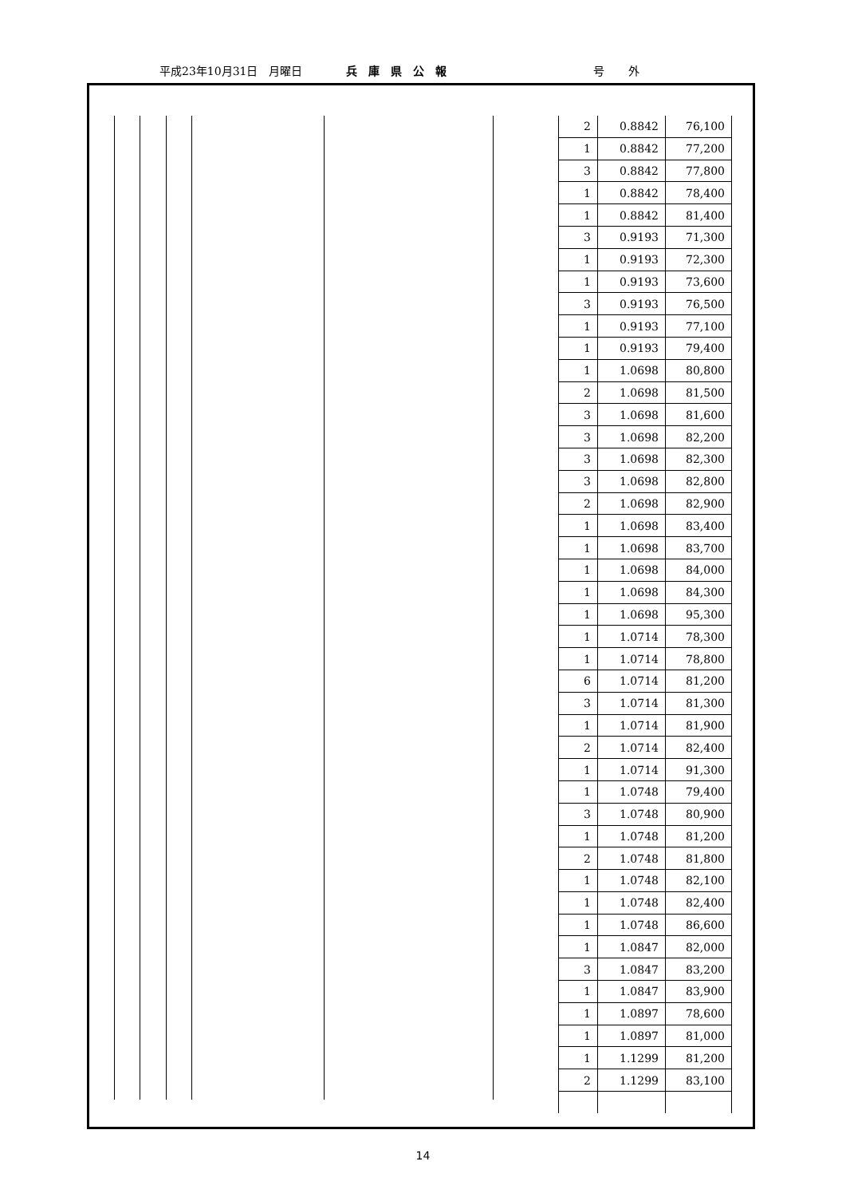平成23年10月31日　月曜日 兵庫県公報 号外
| 2 | 0.8842 | 76,100 |
| 1 | 0.8842 | 77,200 |
| 3 | 0.8842 | 77,800 |
| 1 | 0.8842 | 78,400 |
| 1 | 0.8842 | 81,400 |
| 3 | 0.9193 | 71,300 |
| 1 | 0.9193 | 72,300 |
| 1 | 0.9193 | 73,600 |
| 3 | 0.9193 | 76,500 |
| 1 | 0.9193 | 77,100 |
| 1 | 0.9193 | 79,400 |
| 1 | 1.0698 | 80,800 |
| 2 | 1.0698 | 81,500 |
| 3 | 1.0698 | 81,600 |
| 3 | 1.0698 | 82,200 |
| 3 | 1.0698 | 82,300 |
| 3 | 1.0698 | 82,800 |
| 2 | 1.0698 | 82,900 |
| 1 | 1.0698 | 83,400 |
| 1 | 1.0698 | 83,700 |
| 1 | 1.0698 | 84,000 |
| 1 | 1.0698 | 84,300 |
| 1 | 1.0698 | 95,300 |
| 1 | 1.0714 | 78,300 |
| 1 | 1.0714 | 78,800 |
| 6 | 1.0714 | 81,200 |
| 3 | 1.0714 | 81,300 |
| 1 | 1.0714 | 81,900 |
| 2 | 1.0714 | 82,400 |
| 1 | 1.0714 | 91,300 |
| 1 | 1.0748 | 79,400 |
| 3 | 1.0748 | 80,900 |
| 1 | 1.0748 | 81,200 |
| 2 | 1.0748 | 81,800 |
| 1 | 1.0748 | 82,100 |
| 1 | 1.0748 | 82,400 |
| 1 | 1.0748 | 86,600 |
| 1 | 1.0847 | 82,000 |
| 3 | 1.0847 | 83,200 |
| 1 | 1.0847 | 83,900 |
| 1 | 1.0897 | 78,600 |
| 1 | 1.0897 | 81,000 |
| 1 | 1.1299 | 81,200 |
| 2 | 1.1299 | 83,100 |
14